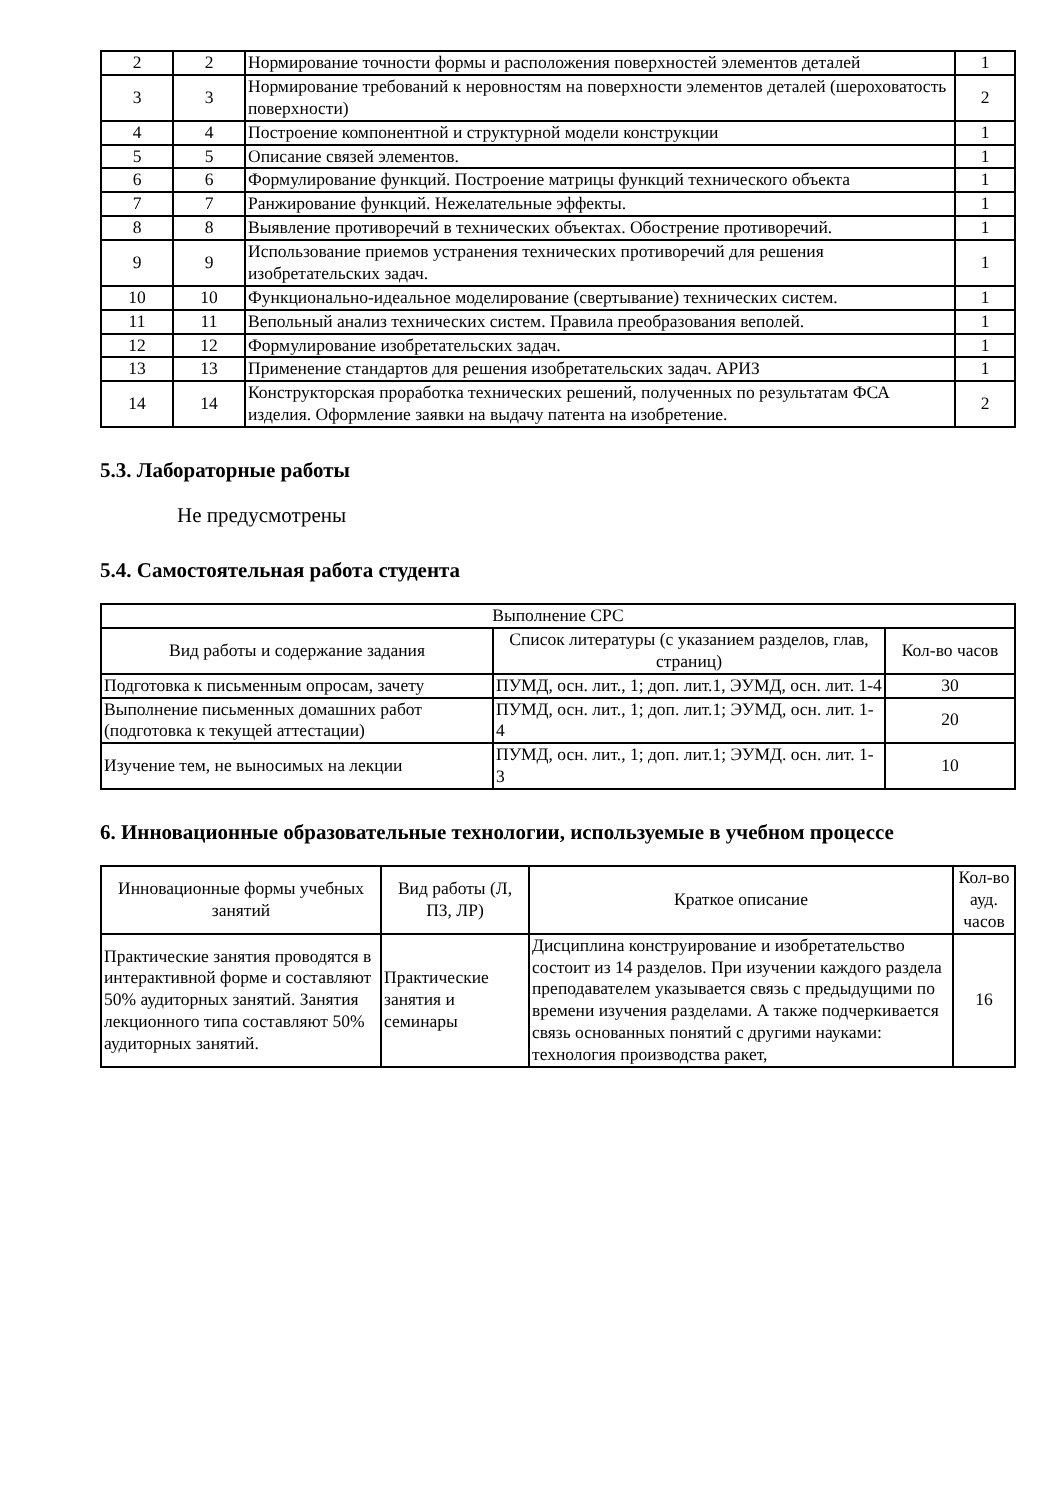| 2 | 2 | Нормирование точности формы и расположения поверхностей элементов деталей | 1 |
| 3 | 3 | Нормирование требований к неровностям на поверхности элементов деталей (шероховатость поверхности) | 2 |
| 4 | 4 | Построение компонентной и структурной модели конструкции | 1 |
| 5 | 5 | Описание связей элементов. | 1 |
| 6 | 6 | Формулирование функций. Построение матрицы функций технического объекта | 1 |
| 7 | 7 | Ранжирование функций. Нежелательные эффекты. | 1 |
| 8 | 8 | Выявление противоречий в технических объектах. Обострение противоречий. | 1 |
| 9 | 9 | Использование приемов устранения технических противоречий для решения изобретательских задач. | 1 |
| 10 | 10 | Функционально-идеальное моделирование (свертывание) технических систем. | 1 |
| 11 | 11 | Вепольный анализ технических систем. Правила преобразования веполей. | 1 |
| 12 | 12 | Формулирование изобретательских задач. | 1 |
| 13 | 13 | Применение стандартов для решения изобретательских задач. АРИЗ | 1 |
| 14 | 14 | Конструкторская проработка технических решений, полученных по результатам ФСА изделия. Оформление заявки на выдачу патента на изобретение. | 2 |
5.3. Лабораторные работы
Не предусмотрены
5.4. Самостоятельная работа студента
| Выполнение СРС | | |
| --- | --- | --- |
| Вид работы и содержание задания | Список литературы (с указанием разделов, глав, страниц) | Кол-во часов |
| Подготовка к письменным опросам, зачету | ПУМД, осн. лит., 1; доп. лит.1, ЭУМД, осн. лит. 1-4 | 30 |
| Выполнение письменных домашних работ (подготовка к текущей аттестации) | ПУМД, осн. лит., 1; доп. лит.1; ЭУМД, осн. лит. 1-4 | 20 |
| Изучение тем, не выносимых на лекции | ПУМД, осн. лит., 1; доп. лит.1; ЭУМД. осн. лит. 1-3 | 10 |
6. Инновационные образовательные технологии, используемые в учебном процессе
| Инновационные формы учебных занятий | Вид работы (Л, ПЗ, ЛР) | Краткое описание | Кол-во ауд. часов |
| --- | --- | --- | --- |
| Практические занятия проводятся в интерактивной форме и составляют 50% аудиторных занятий. Занятия лекционного типа составляют 50% аудиторных занятий. | Практические занятия и семинары | Дисциплина конструирование и изобретательство состоит из 14 разделов. При изучении каждого раздела преподавателем указывается связь с предыдущими по времени изучения разделами. А также подчеркивается связь основанных понятий с другими науками: технология производства ракет, | 16 |